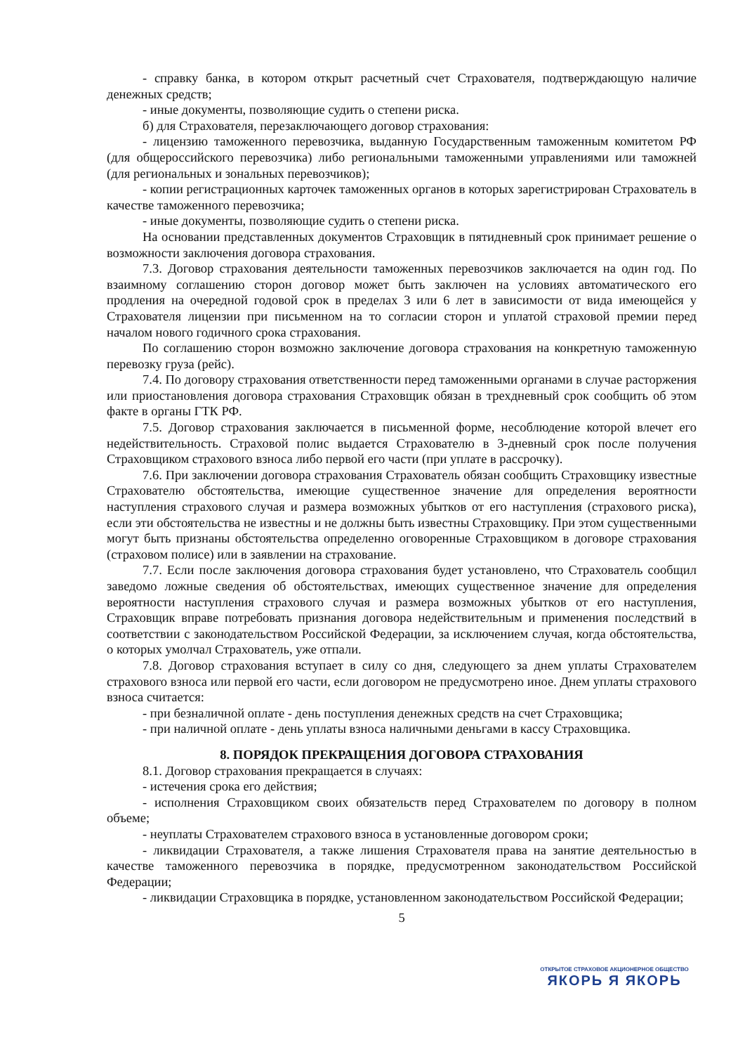- справку банка, в котором открыт расчетный счет Страхователя, подтверждающую наличие денежных средств;
- иные документы, позволяющие судить о степени риска.
б) для Страхователя, перезаключающего договор страхования:
- лицензию таможенного перевозчика, выданную Государственным таможенным комитетом РФ (для общероссийского перевозчика) либо региональными таможенными управлениями или таможней (для региональных и зональных перевозчиков);
- копии регистрационных карточек таможенных органов в которых зарегистрирован Страхователь в качестве таможенного перевозчика;
- иные документы, позволяющие судить о степени риска.
На основании представленных документов Страховщик в пятидневный срок принимает решение о возможности заключения договора страхования.
7.3. Договор страхования деятельности таможенных перевозчиков заключается на один год. По взаимному соглашению сторон договор может быть заключен на условиях автоматического его продления на очередной годовой срок в пределах 3 или 6 лет в зависимости от вида имеющейся у Страхователя лицензии при письменном на то согласии сторон и уплатой страховой премии перед началом нового годичного срока страхования.
По соглашению сторон возможно заключение договора страхования на конкретную таможенную перевозку груза (рейс).
7.4. По договору страхования ответственности перед таможенными органами в случае расторжения или приостановления договора страхования Страховщик обязан в трехдневный срок сообщить об этом факте в органы ГТК РФ.
7.5. Договор страхования заключается в письменной форме, несоблюдение которой влечет его недействительность. Страховой полис выдается Страхователю в 3-дневный срок после получения Страховщиком страхового взноса либо первой его части (при уплате в рассрочку).
7.6. При заключении договора страхования Страхователь обязан сообщить Страховщику известные Страхователю обстоятельства, имеющие существенное значение для определения вероятности наступления страхового случая и размера возможных убытков от его наступления (страхового риска), если эти обстоятельства не известны и не должны быть известны Страховщику. При этом существенными могут быть признаны обстоятельства определенно оговоренные Страховщиком в договоре страхования (страховом полисе) или в заявлении на страхование.
7.7. Если после заключения договора страхования будет установлено, что Страхователь сообщил заведомо ложные сведения об обстоятельствах, имеющих существенное значение для определения вероятности наступления страхового случая и размера возможных убытков от его наступления, Страховщик вправе потребовать признания договора недействительным и применения последствий в соответствии с законодательством Российской Федерации, за исключением случая, когда обстоятельства, о которых умолчал Страхователь, уже отпали.
7.8. Договор страхования вступает в силу со дня, следующего за днем уплаты Страхователем страхового взноса или первой его части, если договором не предусмотрено иное. Днем уплаты страхового взноса считается:
- при безналичной оплате - день поступления денежных средств на счет Страховщика;
- при наличной оплате - день уплаты взноса наличными деньгами в кассу Страховщика.
8. ПОРЯДОК ПРЕКРАЩЕНИЯ ДОГОВОРА СТРАХОВАНИЯ
8.1. Договор страхования прекращается в случаях:
- истечения срока его действия;
- исполнения Страховщиком своих обязательств перед Страхователем по договору в полном объеме;
- неуплаты Страхователем страхового взноса в установленные договором сроки;
- ликвидации Страхователя, а также лишения Страхователя права на занятие деятельностью в качестве таможенного перевозчика в порядке, предусмотренном законодательством Российской Федерации;
- ликвидации Страховщика в порядке, установленном законодательством Российской Федерации;
5
ОТКРЫТОЕ СТРАХОВОЕ АКЦИОНЕРНОЕ ОБЩЕСТВО
ЯКОРЬ Я ЯКОРЬ